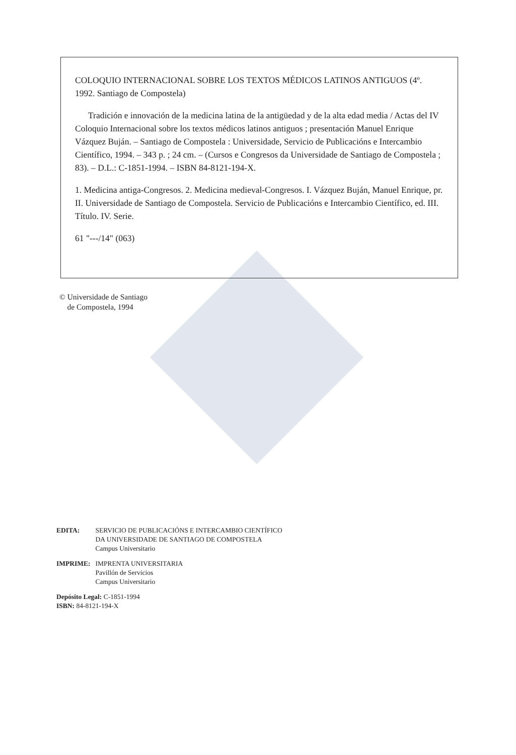COLOQUIO INTERNACIONAL SOBRE LOS TEXTOS MÉDICOS LATINOS ANTIGUOS (4º. 1992. Santiago de Compostela)
Tradición e innovación de la medicina latina de la antigüedad y de la alta edad media / Actas del IV Coloquio Internacional sobre los textos médicos latinos antiguos ; presentación Manuel Enrique Vázquez Buján. – Santiago de Compostela : Universidade, Servicio de Publicacións e Intercambio Científico, 1994. – 343 p. ; 24 cm. – (Cursos e Congresos da Universidade de Santiago de Compostela ; 83). – D.L.: C-1851-1994. – ISBN 84-8121-194-X.
1. Medicina antiga-Congresos. 2. Medicina medieval-Congresos. I. Vázquez Buján, Manuel Enrique, pr. II. Universidade de Santiago de Compostela. Servicio de Publicacións e Intercambio Científico, ed. III. Título. IV. Serie.
61 "---/14" (063)
© Universidade de Santiago
de Compostela, 1994
| EDITA: | SERVICIO DE PUBLICACIÓNS E INTERCAMBIO CIENTÍFICO DA UNIVERSIDADE DE SANTIAGO DE COMPOSTELA Campus Universitario |
| IMPRIME: | IMPRENTA UNIVERSITARIA Pavillón de Servicios Campus Universitario |
Depósito Legal: C-1851-1994
ISBN: 84-8121-194-X